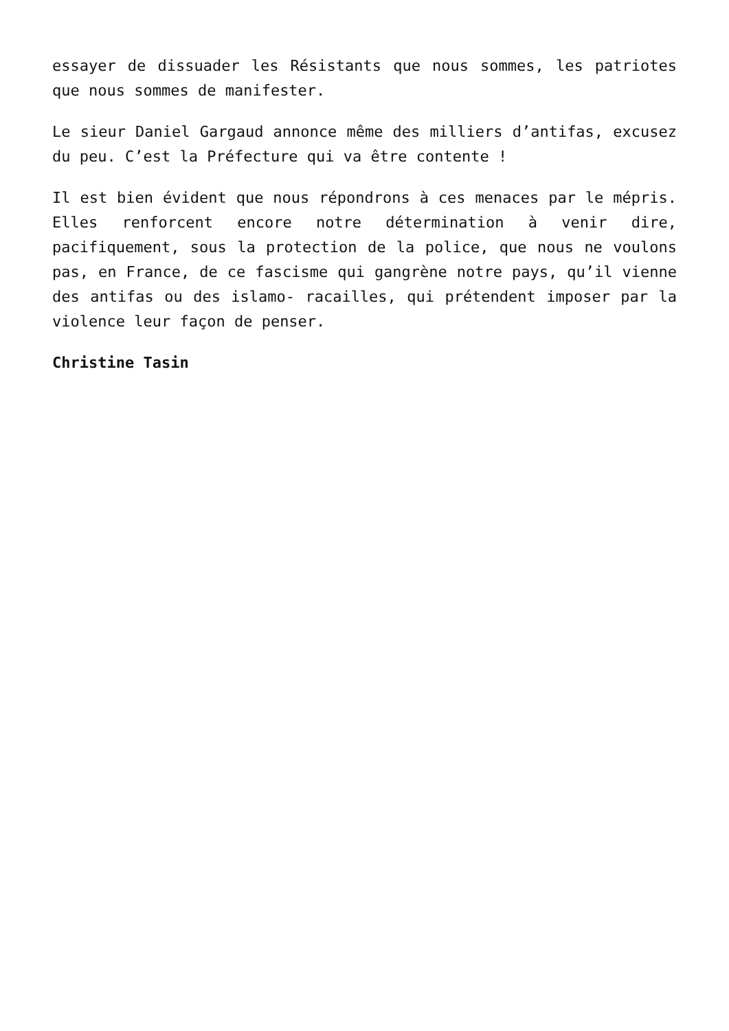essayer de dissuader les Résistants que nous sommes, les patriotes que nous sommes de manifester.
Le sieur Daniel Gargaud annonce même des milliers d’antifas, excusez du peu. C’est la Préfecture qui va être contente !
Il est bien évident que nous répondrons à ces menaces par le mépris. Elles renforcent encore notre détermination à venir dire, pacifiquement, sous la protection de la police, que nous ne voulons pas, en France, de ce fascisme qui gangrène notre pays, qu’il vienne des antifas ou des islamo- racailles, qui prétendent imposer par la violence leur façon de penser.
Christine Tasin